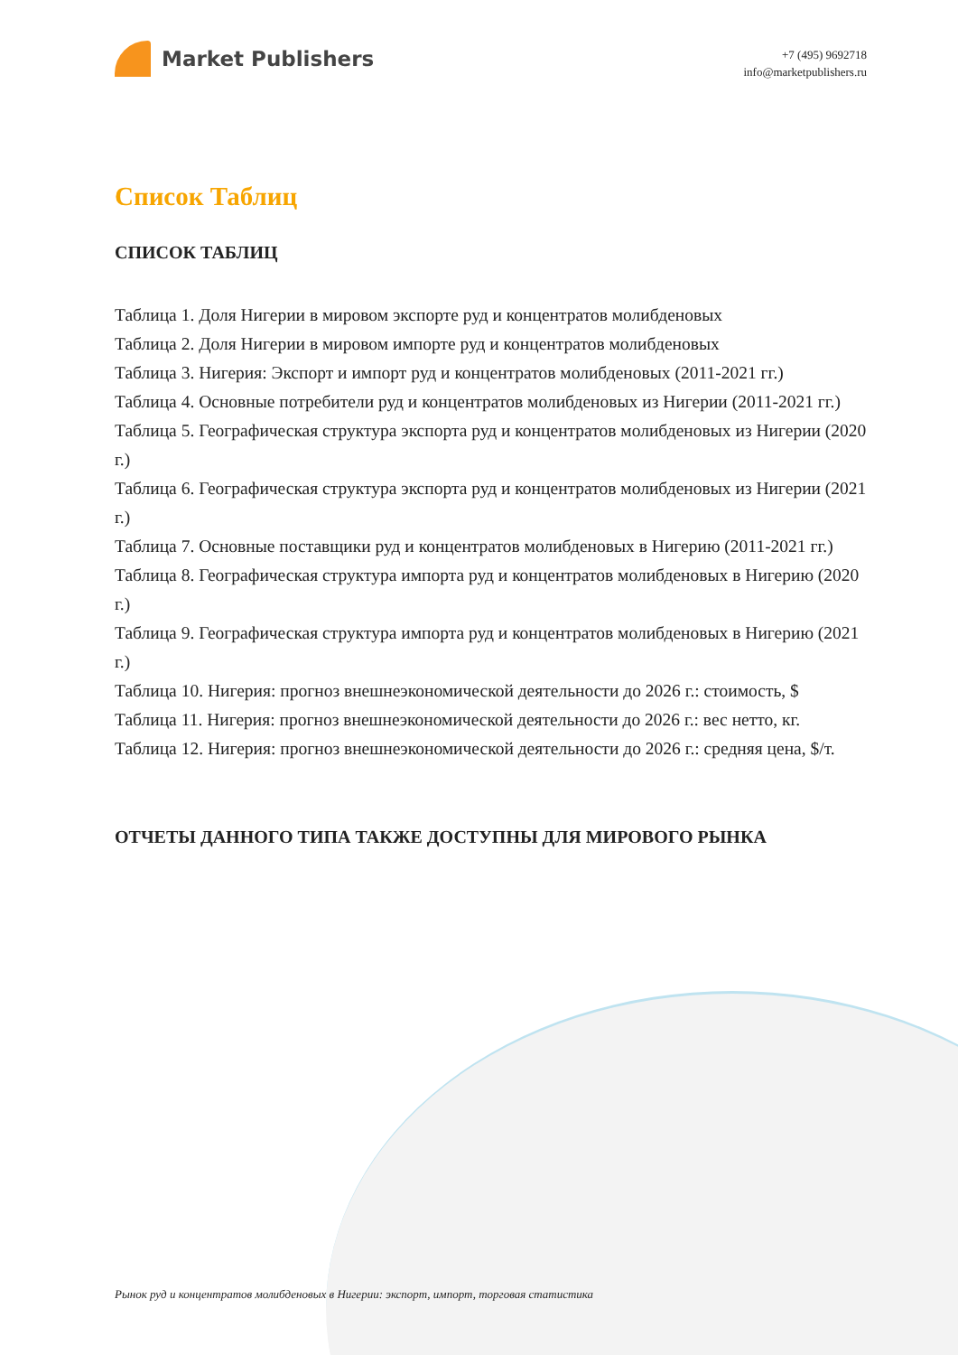Market Publishers
+7 (495) 9692718
info@marketpublishers.ru
Список Таблиц
СПИСОК ТАБЛИЦ
Таблица 1. Доля Нигерии в мировом экспорте руд и концентратов молибденовых
Таблица 2. Доля Нигерии в мировом импорте руд и концентратов молибденовых
Таблица 3. Нигерия: Экспорт и импорт руд и концентратов молибденовых (2011-2021 гг.)
Таблица 4. Основные потребители руд и концентратов молибденовых из Нигерии (2011-2021 гг.)
Таблица 5. Географическая структура экспорта руд и концентратов молибденовых из Нигерии (2020 г.)
Таблица 6. Географическая структура экспорта руд и концентратов молибденовых из Нигерии (2021 г.)
Таблица 7. Основные поставщики руд и концентратов молибденовых в Нигерию (2011-2021 гг.)
Таблица 8. Географическая структура импорта руд и концентратов молибденовых в Нигерию (2020 г.)
Таблица 9. Географическая структура импорта руд и концентратов молибденовых в Нигерию (2021 г.)
Таблица 10. Нигерия: прогноз внешнеэкономической деятельности до 2026 г.: стоимость, $
Таблица 11. Нигерия: прогноз внешнеэкономической деятельности до 2026 г.: вес нетто, кг.
Таблица 12. Нигерия: прогноз внешнеэкономической деятельности до 2026 г.: средняя цена, $/т.
ОТЧЕТЫ ДАННОГО ТИПА ТАКЖЕ ДОСТУПНЫ ДЛЯ МИРОВОГО РЫНКА
Рынок руд и концентратов молибденовых в Нигерии: экспорт, импорт, торговая статистика